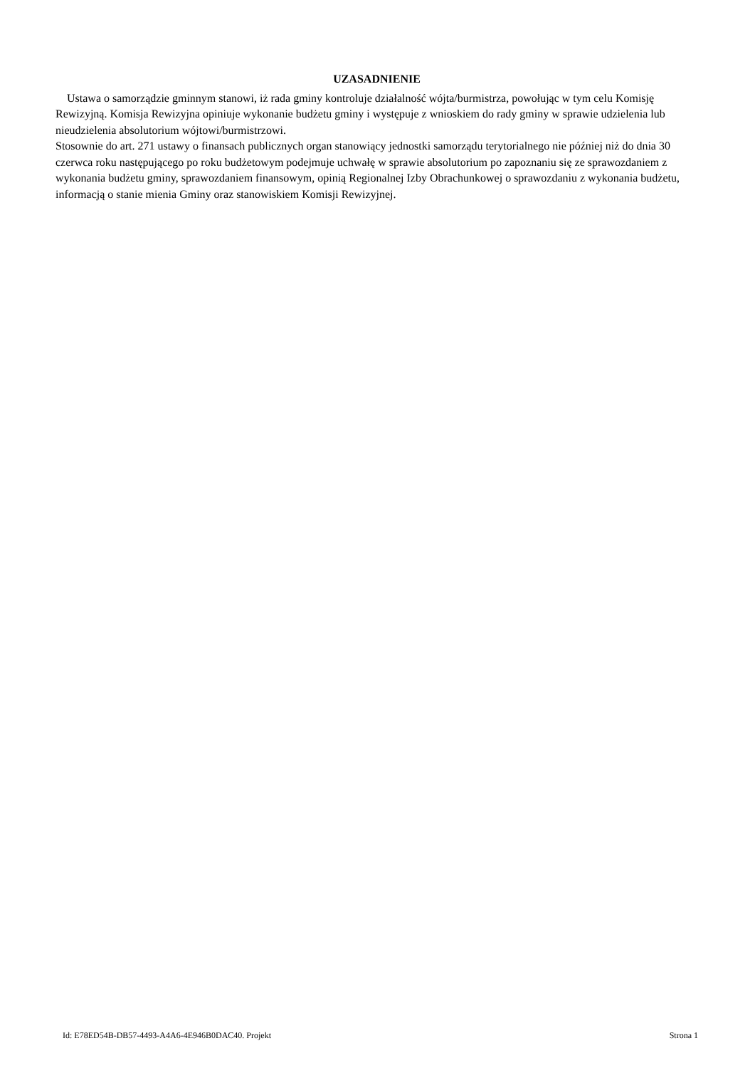UZASADNIENIE
Ustawa o samorządzie gminnym stanowi, iż rada gminy kontroluje działalność wójta/burmistrza, powołując w tym celu Komisję Rewizyjną. Komisja Rewizyjna opiniuje wykonanie budżetu gminy i występuje z wnioskiem do rady gminy w sprawie udzielenia lub nieudzielenia absolutorium wójtowi/burmistrzowi.
Stosownie do art. 271 ustawy o finansach publicznych organ stanowiący jednostki samorządu terytorialnego nie później niż do dnia 30 czerwca roku następującego po roku budżetowym podejmuje uchwałę w sprawie absolutorium po zapoznaniu się ze sprawozdaniem z wykonania budżetu gminy, sprawozdaniem finansowym, opinią Regionalnej Izby Obrachunkowej o sprawozdaniu z wykonania budżetu, informacją o stanie mienia Gminy oraz stanowiskiem Komisji Rewizyjnej.
Id: E78ED54B-DB57-4493-A4A6-4E946B0DAC40. Projekt Strona 1